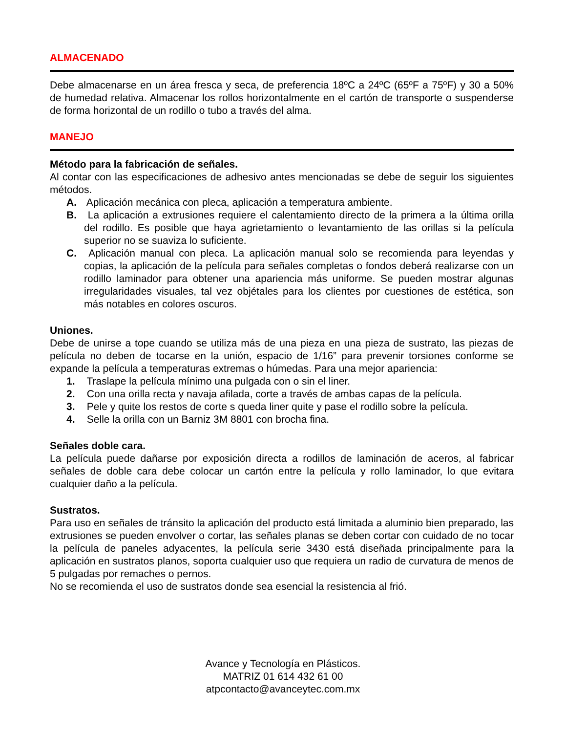ALMACENADO
Debe almacenarse en un área fresca y seca, de preferencia 18ºC a 24ºC (65ºF a 75ºF) y 30 a 50% de humedad relativa. Almacenar los rollos horizontalmente en el cartón de transporte o suspenderse de forma horizontal de un rodillo o tubo a través del alma.
MANEJO
Método para la fabricación de señales.
Al contar con las especificaciones de adhesivo antes mencionadas se debe de seguir los siguientes métodos.
A. Aplicación mecánica con pleca, aplicación a temperatura ambiente.
B. La aplicación a extrusiones requiere el calentamiento directo de la primera a la última orilla del rodillo. Es posible que haya agrietamiento o levantamiento de las orillas si la película superior no se suaviza lo suficiente.
C. Aplicación manual con pleca. La aplicación manual solo se recomienda para leyendas y copias, la aplicación de la película para señales completas o fondos deberá realizarse con un rodillo laminador para obtener una apariencia más uniforme. Se pueden mostrar algunas irregularidades visuales, tal vez objétales para los clientes por cuestiones de estética, son más notables en colores oscuros.
Uniones.
Debe de unirse a tope cuando se utiliza más de una pieza en una pieza de sustrato, las piezas de película no deben de tocarse en la unión, espacio de 1/16” para prevenir torsiones conforme se expande la película a temperaturas extremas o húmedas. Para una mejor apariencia:
1. Traslape la película mínimo una pulgada con o sin el liner.
2. Con una orilla recta y navaja afilada, corte a través de ambas capas de la película.
3. Pele y quite los restos de corte s queda liner quite y pase el rodillo sobre la película.
4. Selle la orilla con un Barniz 3M 8801 con brocha fina.
Señales doble cara.
La película puede dañarse por exposición directa a rodillos de laminación de aceros, al fabricar señales de doble cara debe colocar un cartón entre la película y rollo laminador, lo que evitara cualquier daño a la película.
Sustratos.
Para uso en señales de tránsito la aplicación del producto está limitada a aluminio bien preparado, las extrusiones se pueden envolver o cortar, las señales planas se deben cortar con cuidado de no tocar la película de paneles adyacentes, la película serie 3430 está diseñada principalmente para la aplicación en sustratos planos, soporta cualquier uso que requiera un radio de curvatura de menos de 5 pulgadas por remaches o pernos.
No se recomienda el uso de sustratos donde sea esencial la resistencia al frió.
Avance y Tecnología en Plásticos.
MATRIZ 01 614 432 61 00
atpcontacto@avanceytec.com.mx